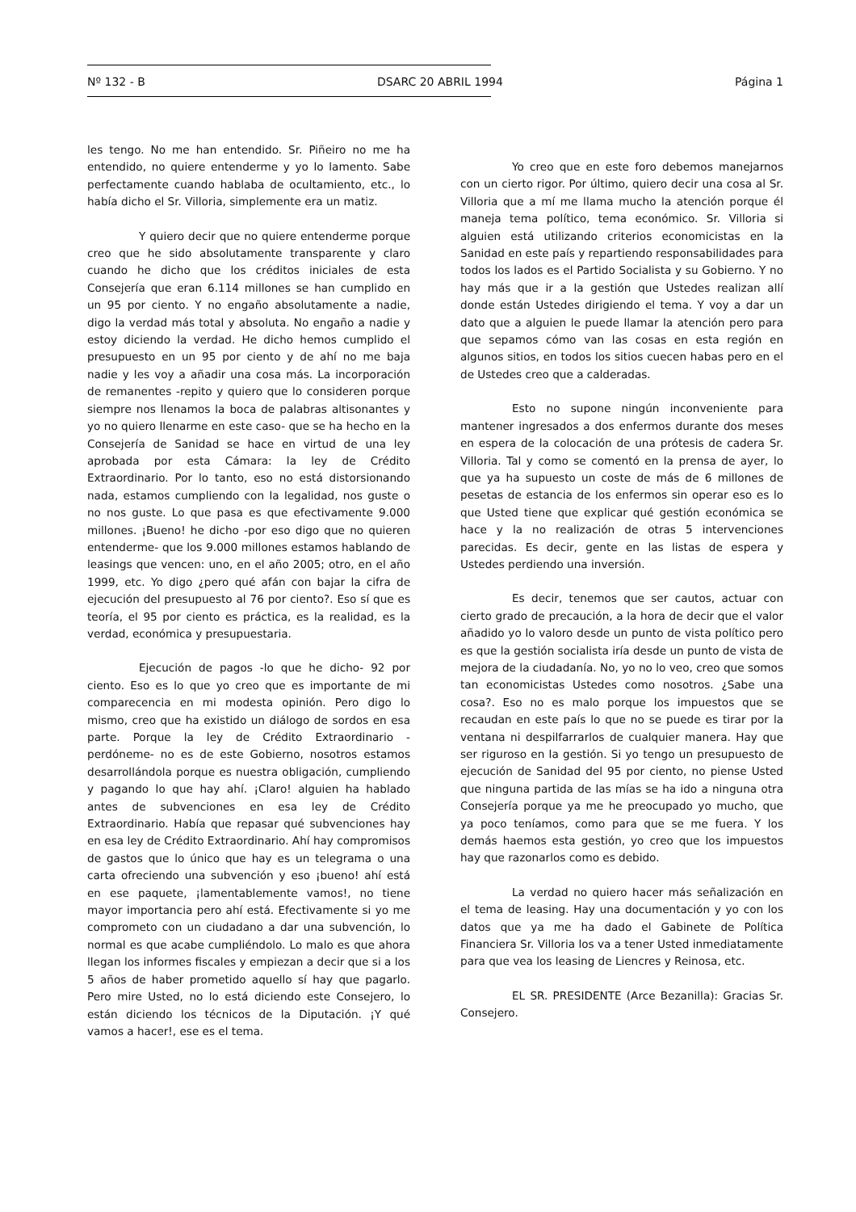Nº 132 - B DSARC 20 ABRIL 1994 Página 1
les tengo. No me han entendido. Sr. Piñeiro no me ha entendido, no quiere entenderme y yo lo lamento. Sabe perfectamente cuando hablaba de ocultamiento, etc., lo había dicho el Sr. Villoria, simplemente era un matiz.
Y quiero decir que no quiere entenderme porque creo que he sido absolutamente transparente y claro cuando he dicho que los créditos iniciales de esta Consejería que eran 6.114 millones se han cumplido en un 95 por ciento. Y no engaño absolutamente a nadie, digo la verdad más total y absoluta. No engaño a nadie y estoy diciendo la verdad. He dicho hemos cumplido el presupuesto en un 95 por ciento y de ahí no me baja nadie y les voy a añadir una cosa más. La incorporación de remanentes -repito y quiero que lo consideren porque siempre nos llenamos la boca de palabras altisonantes y yo no quiero llenarme en este caso- que se ha hecho en la Consejería de Sanidad se hace en virtud de una ley aprobada por esta Cámara: la ley de Crédito Extraordinario. Por lo tanto, eso no está distorsionando nada, estamos cumpliendo con la legalidad, nos guste o no nos guste. Lo que pasa es que efectivamente 9.000 millones. ¡Bueno! he dicho -por eso digo que no quieren entenderme- que los 9.000 millones estamos hablando de leasings que vencen: uno, en el año 2005; otro, en el año 1999, etc. Yo digo ¿pero qué afán con bajar la cifra de ejecución del presupuesto al 76 por ciento?. Eso sí que es teoría, el 95 por ciento es práctica, es la realidad, es la verdad, económica y presupuestaria.
Ejecución de pagos -lo que he dicho- 92 por ciento. Eso es lo que yo creo que es importante de mi comparecencia en mi modesta opinión. Pero digo lo mismo, creo que ha existido un diálogo de sordos en esa parte. Porque la ley de Crédito Extraordinario -perdóneme- no es de este Gobierno, nosotros estamos desarrollándola porque es nuestra obligación, cumpliendo y pagando lo que hay ahí. ¡Claro! alguien ha hablado antes de subvenciones en esa ley de Crédito Extraordinario. Había que repasar qué subvenciones hay en esa ley de Crédito Extraordinario. Ahí hay compromisos de gastos que lo único que hay es un telegrama o una carta ofreciendo una subvención y eso ¡bueno! ahí está en ese paquete, ¡lamentablemente vamos!, no tiene mayor importancia pero ahí está. Efectivamente si yo me comprometo con un ciudadano a dar una subvención, lo normal es que acabe cumpliéndolo. Lo malo es que ahora llegan los informes fiscales y empiezan a decir que si a los 5 años de haber prometido aquello sí hay que pagarlo. Pero mire Usted, no lo está diciendo este Consejero, lo están diciendo los técnicos de la Diputación. ¡Y qué vamos a hacer!, ese es el tema.
Yo creo que en este foro debemos manejarnos con un cierto rigor. Por último, quiero decir una cosa al Sr. Villoria que a mí me llama mucho la atención porque él maneja tema político, tema económico. Sr. Villoria si alguien está utilizando criterios economicistas en la Sanidad en este país y repartiendo responsabilidades para todos los lados es el Partido Socialista y su Gobierno. Y no hay más que ir a la gestión que Ustedes realizan allí donde están Ustedes dirigiendo el tema. Y voy a dar un dato que a alguien le puede llamar la atención pero para que sepamos cómo van las cosas en esta región en algunos sitios, en todos los sitios cuecen habas pero en el de Ustedes creo que a calderadas.
Esto no supone ningún inconveniente para mantener ingresados a dos enfermos durante dos meses en espera de la colocación de una prótesis de cadera Sr. Villoria. Tal y como se comentó en la prensa de ayer, lo que ya ha supuesto un coste de más de 6 millones de pesetas de estancia de los enfermos sin operar eso es lo que Usted tiene que explicar qué gestión económica se hace y la no realización de otras 5 intervenciones parecidas. Es decir, gente en las listas de espera y Ustedes perdiendo una inversión.
Es decir, tenemos que ser cautos, actuar con cierto grado de precaución, a la hora de decir que el valor añadido yo lo valoro desde un punto de vista político pero es que la gestión socialista iría desde un punto de vista de mejora de la ciudadanía. No, yo no lo veo, creo que somos tan economicistas Ustedes como nosotros. ¿Sabe una cosa?. Eso no es malo porque los impuestos que se recaudan en este país lo que no se puede es tirar por la ventana ni despilfarrarlos de cualquier manera. Hay que ser riguroso en la gestión. Si yo tengo un presupuesto de ejecución de Sanidad del 95 por ciento, no piense Usted que ninguna partida de las mías se ha ido a ninguna otra Consejería porque ya me he preocupado yo mucho, que ya poco teníamos, como para que se me fuera. Y los demás haemos esta gestión, yo creo que los impuestos hay que razonarlos como es debido.
La verdad no quiero hacer más señalización en el tema de leasing. Hay una documentación y yo con los datos que ya me ha dado el Gabinete de Política Financiera Sr. Villoria los va a tener Usted inmediatamente para que vea los leasing de Liencres y Reinosa, etc.
EL SR. PRESIDENTE (Arce Bezanilla): Gracias Sr. Consejero.